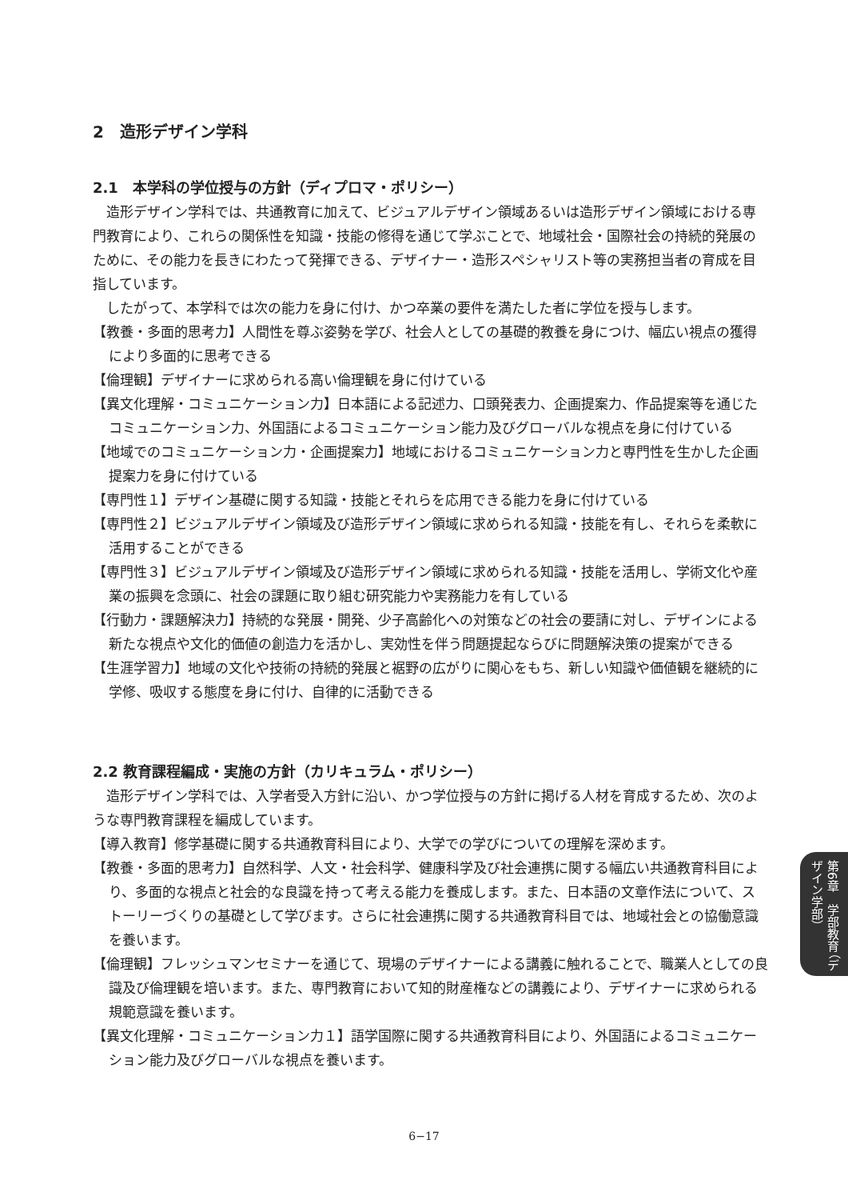2　造形デザイン学科
2.1　本学科の学位授与の方針（ディプロマ・ポリシー）
造形デザイン学科では、共通教育に加えて、ビジュアルデザイン領域あるいは造形デザイン領域における専門教育により、これらの関係性を知識・技能の修得を通じて学ぶことで、地域社会・国際社会の持続的発展のために、その能力を長きにわたって発揮できる、デザイナー・造形スペシャリスト等の実務担当者の育成を目指しています。
したがって、本学科では次の能力を身に付け、かつ卒業の要件を満たした者に学位を授与します。
【教養・多面的思考力】人間性を尊ぶ姿勢を学び、社会人としての基礎的教養を身につけ、幅広い視点の獲得により多面的に思考できる
【倫理観】デザイナーに求められる高い倫理観を身に付けている
【異文化理解・コミュニケーション力】日本語による記述力、口頭発表力、企画提案力、作品提案等を通じたコミュニケーション力、外国語によるコミュニケーション能力及びグローバルな視点を身に付けている
【地域でのコミュニケーション力・企画提案力】地域におけるコミュニケーション力と専門性を生かした企画提案力を身に付けている
【専門性１】デザイン基礎に関する知識・技能とそれらを応用できる能力を身に付けている
【専門性２】ビジュアルデザイン領域及び造形デザイン領域に求められる知識・技能を有し、それらを柔軟に活用することができる
【専門性３】ビジュアルデザイン領域及び造形デザイン領域に求められる知識・技能を活用し、学術文化や産業の振興を念頭に、社会の課題に取り組む研究能力や実務能力を有している
【行動力・課題解決力】持続的な発展・開発、少子高齢化への対策などの社会の要請に対し、デザインによる新たな視点や文化的価値の創造力を活かし、実効性を伴う問題提起ならびに問題解決策の提案ができる
【生涯学習力】地域の文化や技術の持続的発展と裾野の広がりに関心をもち、新しい知識や価値観を継続的に学修、吸収する態度を身に付け、自律的に活動できる
2.2 教育課程編成・実施の方針（カリキュラム・ポリシー）
造形デザイン学科では、入学者受入方針に沿い、かつ学位授与の方針に掲げる人材を育成するため、次のような専門教育課程を編成しています。
【導入教育】修学基礎に関する共通教育科目により、大学での学びについての理解を深めます。
【教養・多面的思考力】自然科学、人文・社会科学、健康科学及び社会連携に関する幅広い共通教育科目により、多面的な視点と社会的な良識を持って考える能力を養成します。また、日本語の文章作法について、ストーリーづくりの基礎として学びます。さらに社会連携に関する共通教育科目では、地域社会との協働意識を養います。
【倫理観】フレッシュマンセミナーを通じて、現場のデザイナーによる講義に触れることで、職業人としての良識及び倫理観を培います。また、専門教育において知的財産権などの講義により、デザイナーに求められる規範意識を養います。
【異文化理解・コミュニケーション力１】語学国際に関する共通教育科目により、外国語によるコミュニケーション能力及びグローバルな視点を養います。
第6章　学部教育 （デザイン学部）
6−17